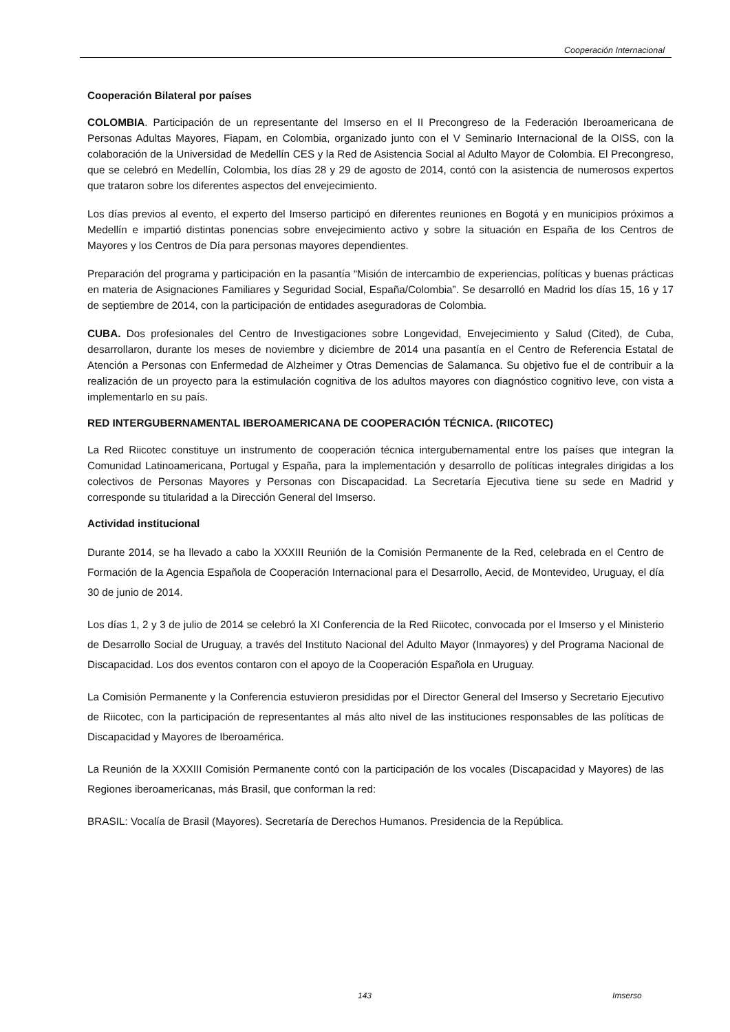Cooperación Internacional
Cooperación Bilateral por países
COLOMBIA. Participación de un representante del Imserso en el II Precongreso de la Federación Iberoamericana de Personas Adultas Mayores, Fiapam, en Colombia, organizado junto con el V Seminario Internacional de la OISS, con la colaboración de la Universidad de Medellín CES y la Red de Asistencia Social al Adulto Mayor de Colombia. El Precongreso, que se celebró en Medellín, Colombia, los días 28 y 29 de agosto de 2014, contó con la asistencia de numerosos expertos que trataron sobre los diferentes aspectos del envejecimiento.
Los días previos al evento, el experto del Imserso participó en diferentes reuniones en Bogotá y en municipios próximos a Medellín e impartió distintas ponencias sobre envejecimiento activo y sobre la situación en España de los Centros de Mayores y los Centros de Día para personas mayores dependientes.
Preparación del programa y participación en la pasantía “Misión de intercambio de experiencias, políticas y buenas prácticas en materia de Asignaciones Familiares y Seguridad Social, España/Colombia”. Se desarrolló en Madrid los días 15, 16 y 17 de septiembre de 2014, con la participación de entidades aseguradoras de Colombia.
CUBA. Dos profesionales del Centro de Investigaciones sobre Longevidad, Envejecimiento y Salud (Cited), de Cuba, desarrollaron, durante los meses de noviembre y diciembre de 2014 una pasantía en el Centro de Referencia Estatal de Atención a Personas con Enfermedad de Alzheimer y Otras Demencias de Salamanca. Su objetivo fue el de contribuir a la realización de un proyecto para la estimulación cognitiva de los adultos mayores con diagnóstico cognitivo leve, con vista a implementarlo en su país.
RED INTERGUBERNAMENTAL IBEROAMERICANA DE COOPERACIÓN TÉCNICA. (RIICOTEC)
La Red Riicotec constituye un instrumento de cooperación técnica intergubernamental entre los países que integran la Comunidad Latinoamericana, Portugal y España, para la implementación y desarrollo de políticas integrales dirigidas a los colectivos de Personas Mayores y Personas con Discapacidad. La Secretaría Ejecutiva tiene su sede en Madrid y corresponde su titularidad a la Dirección General del Imserso.
Actividad institucional
Durante 2014, se ha llevado a cabo la XXXIII Reunión de la Comisión Permanente de la Red, celebrada en el Centro de Formación de la Agencia Española de Cooperación Internacional para el Desarrollo, Aecid, de Montevideo, Uruguay, el día 30 de junio de 2014.
Los días 1, 2 y 3 de julio de 2014 se celebró la XI Conferencia de la Red Riicotec, convocada por el Imserso y el Ministerio de Desarrollo Social de Uruguay, a través del Instituto Nacional del Adulto Mayor (Inmayores) y del Programa Nacional de Discapacidad. Los dos eventos contaron con el apoyo de la Cooperación Española en Uruguay.
La Comisión Permanente y la Conferencia estuvieron presididas por el Director General del Imserso y Secretario Ejecutivo de Riicotec, con la participación de representantes al más alto nivel de las instituciones responsables de las políticas de Discapacidad y Mayores de Iberoamérica.
La Reunión de la XXXIII Comisión Permanente contó con la participación de los vocales (Discapacidad y Mayores) de las Regiones iberoamericanas, más Brasil, que conforman la red:
BRASIL: Vocalía de Brasil (Mayores). Secretaría de Derechos Humanos. Presidencia de la República.
143 Imserso